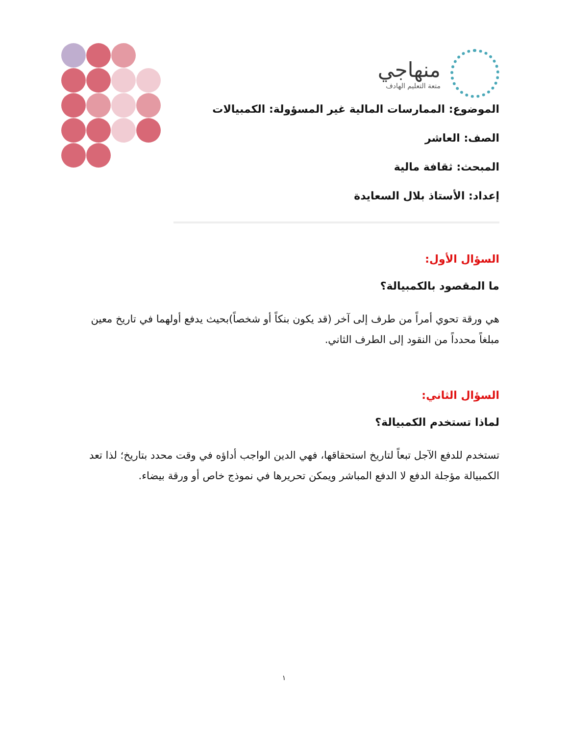منهاجي متعة التعليم الهادف
الموضوع: الممارسات المالية غير المسؤولة: الكمبيالات
الصف: العاشر
المبحث: ثقافة مالية
إعداد: الأستاذ بلال السعايدة
السؤال الأول:
ما المقصود بالكمبيالة؟
هي ورقة تحوي أمراً من طرف إلى آخر (قد يكون بنكاً أو شخصاً)بحيث يدفع أولهما في تاريخ معين مبلغاً محدداً من النقود إلى الطرف الثاني.
السؤال الثاني:
لماذا تستخدم الكمبيالة؟
تستخدم للدفع الآجل تبعاً لتاريخ استحقاقها، فهي الدين الواجب أداؤه في وقت محدد بتاريخ؛ لذا تعد الكمبيالة مؤجلة الدفع لا الدفع المباشر ويمكن تحريرها في نموذج خاص أو ورقة بيضاء.
١